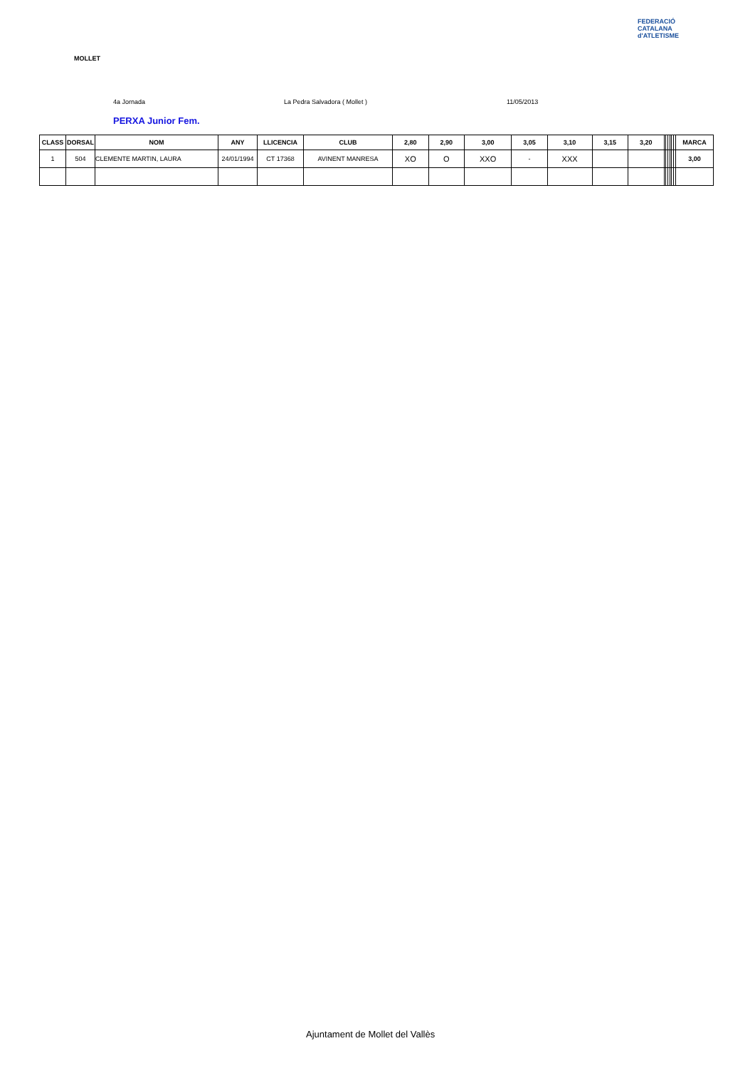MOLLET
FEDERACIÓ CATALANA d'ATLETISME
4a Jornada La Pedra Salvadora ( Mollet ) 11/05/2013
PERXA Junior Fem.
| CLASS | DORSAL | NOM | ANY | LLICENCIA | CLUB | 2,80 | 2,90 | 3,00 | 3,05 | 3,10 | 3,15 | 3,20 | | | | | | | MARCA |
| --- | --- | --- | --- | --- | --- | --- | --- | --- | --- | --- | --- | --- | --- | --- | --- | --- | --- | --- | --- |
| 1 | 504 | CLEMENTE MARTIN, LAURA | 24/01/1994 | CT 17368 | AVINENT MANRESA | XO | O | XXO | - | XXX | | | | | | | | | 3,00 |
Ajuntament de Mollet del Vallès